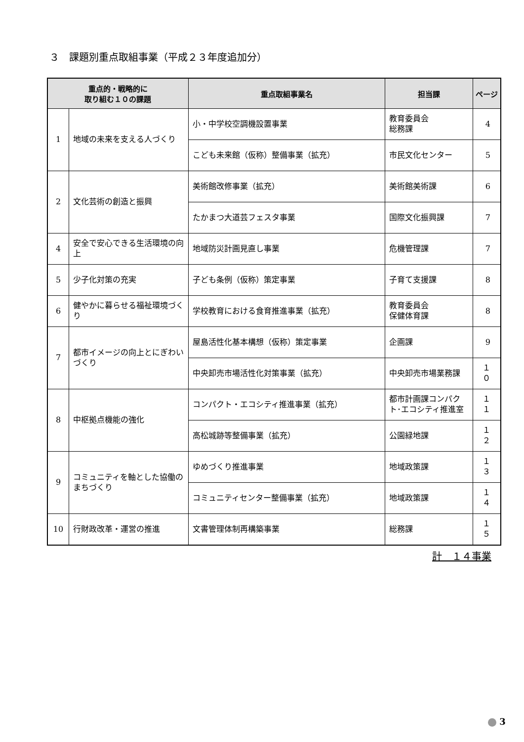３　課題別重点取組事業（平成２３年度追加分）
| 重点的・戦略的に 取り組む１０の課題 | | 重点取組事業名 | 担当課 | ページ |
| --- | --- | --- | --- | --- |
| 1 | 地域の未来を支える人づくり | 小・中学校空調機設置事業 | 教育委員会 総務課 | 4 |
| | | こども未来館（仮称）整備事業（拡充） | 市民文化センター | 5 |
| 2 | 文化芸術の創造と振興 | 美術館改修事業（拡充） | 美術館美術課 | 6 |
| | | たかまつ大道芸フェスタ事業 | 国際文化振興課 | 7 |
| 4 | 安全で安心できる生活環境の向上 | 地域防災計画見直し事業 | 危機管理課 | 7 |
| 5 | 少子化対策の充実 | 子ども条例（仮称）策定事業 | 子育て支援課 | 8 |
| 6 | 健やかに暮らせる福祉環境づくり | 学校教育における食育推進事業（拡充） | 教育委員会 保健体育課 | 8 |
| 7 | 都市イメージの向上とにぎわいづくり | 屋島活性化基本構想（仮称）策定事業 | 企画課 | 9 |
| | | 中央卸売市場活性化対策事業（拡充） | 中央卸売市場業務課 | １０ |
| 8 | 中枢拠点機能の強化 | コンパクト・エコシティ推進事業（拡充） | 都市計画課コンパクト･エコシティ推進室 | １１ |
| | | 高松城跡等整備事業（拡充） | 公園緑地課 | １２ |
| 9 | コミュニティを軸とした協働のまちづくり | ゆめづくり推進事業 | 地域政策課 | １３ |
| | | コミュニティセンター整備事業（拡充） | 地域政策課 | １４ |
| 10 | 行財政改革・運営の推進 | 文書管理体制再構築事業 | 総務課 | １５ |
計　１４事業
3